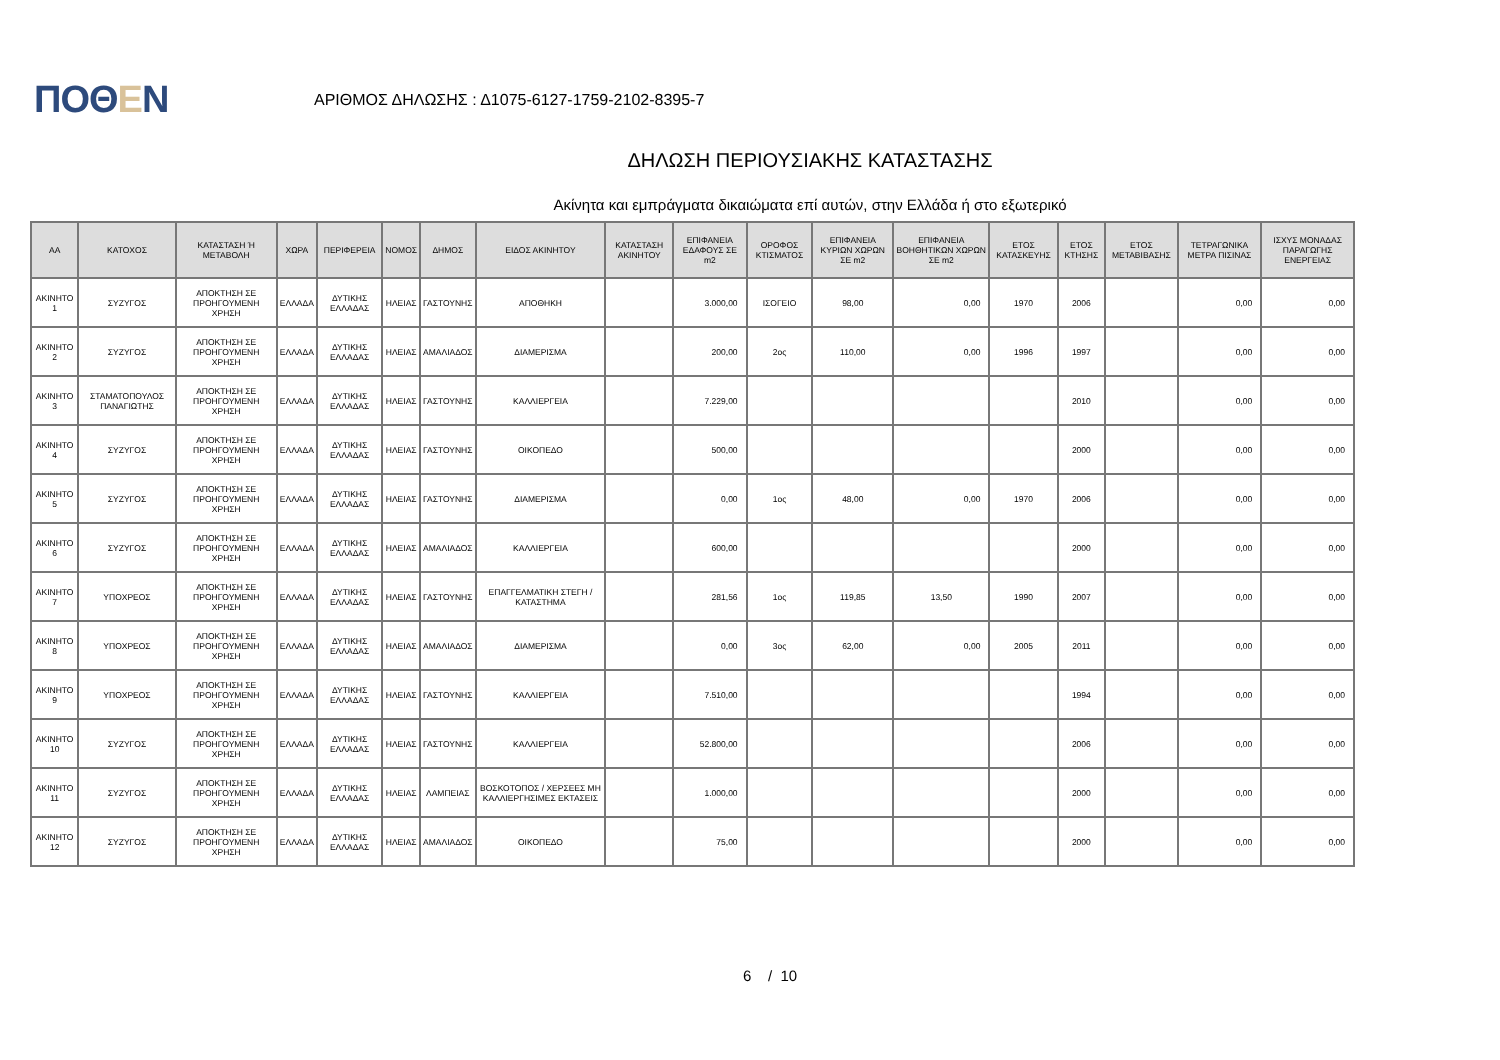ΠΟΘΕΝ
ΑΡΙΘΜΟΣ ΔΗΛΩΣΗΣ : Δ1075-6127-1759-2102-8395-7
ΔΗΛΩΣΗ ΠΕΡΙΟΥΣΙΑΚΗΣ ΚΑΤΑΣΤΑΣΗΣ
Ακίνητα και εμπράγματα δικαιώματα επί αυτών, στην Ελλάδα ή στο εξωτερικό
| ΑΑ | ΚΑΤΟΧΟΣ | ΚΑΤΑΣΤΑΣΗ Ή ΜΕΤΑΒΟΛΗ | ΧΩΡΑ | ΠΕΡΙΦΕΡΕΙΑ | ΝΟΜΟΣ | ΔΗΜΟΣ | ΕΙΔΟΣ ΑΚΙΝΗΤΟΥ | ΚΑΤΑΣΤΑΣΗ ΑΚΙΝΗΤΟΥ | ΕΠΙΦΑΝΕΙΑ ΕΔΑΦΟΥΣ ΣΕ m2 | ΟΡΟΦΟΣ ΚΤΙΣΜΑΤΟΣ | ΕΠΙΦΑΝΕΙΑ ΚΥΡΙΩΝ ΧΩΡΩΝ ΣΕ m2 | ΕΠΙΦΑΝΕΙΑ ΒΟΗΘΗΤΙΚΩΝ ΧΩΡΩΝ ΣΕ m2 | ΕΤΟΣ ΚΑΤΑΣΚΕΥΗΣ | ΕΤΟΣ ΚΤΗΣΗΣ | ΕΤΟΣ ΜΕΤΑΒΙΒΑΣΗΣ | ΤΕΤΡΑΓΩΝΙΚΑ ΜΕΤΡΑ ΠΙΣΙΝΑΣ | ΙΣΧΥΣ ΜΟΝΑΔΑΣ ΠΑΡΑΓΩΓΗΣ ΕΝΕΡΓΕΙΑΣ |
| --- | --- | --- | --- | --- | --- | --- | --- | --- | --- | --- | --- | --- | --- | --- | --- | --- | --- |
| ΑΚΙΝΗΤΟ 1 | ΣΥΖΥΓΟΣ | ΑΠΟΚΤΗΣΗ ΣΕ ΠΡΟΗΓΟΥΜΕΝΗ ΧΡΗΣΗ | ΕΛΛΑΔΑ | ΔΥΤΙΚΗΣ ΕΛΛΑΔΑΣ | ΗΛΕΙΑΣ | ΓΑΣΤΟΥΝΗΣ | ΑΠΟΘΗΚΗ | | 3.000,00 | ΙΣΟΓΕΙΟ | 98,00 | 0,00 | 1970 | 2006 | | 0,00 | 0,00 |
| ΑΚΙΝΗΤΟ 2 | ΣΥΖΥΓΟΣ | ΑΠΟΚΤΗΣΗ ΣΕ ΠΡΟΗΓΟΥΜΕΝΗ ΧΡΗΣΗ | ΕΛΛΑΔΑ | ΔΥΤΙΚΗΣ ΕΛΛΑΔΑΣ | ΗΛΕΙΑΣ | ΑΜΑΛΙΑΔΟΣ | ΔΙΑΜΕΡΙΣΜΑ | | 200,00 | 2ος | 110,00 | 0,00 | 1996 | 1997 | | 0,00 | 0,00 |
| ΑΚΙΝΗΤΟ 3 | ΣΤΑΜΑΤΟΠΟΥΛΟΣ ΠΑΝΑΓΙΩΤΗΣ | ΑΠΟΚΤΗΣΗ ΣΕ ΠΡΟΗΓΟΥΜΕΝΗ ΧΡΗΣΗ | ΕΛΛΑΔΑ | ΔΥΤΙΚΗΣ ΕΛΛΑΔΑΣ | ΗΛΕΙΑΣ | ΓΑΣΤΟΥΝΗΣ | ΚΑΛΛΙΕΡΓΕΙΑ | | 7.229,00 | | | | | 2010 | | 0,00 | 0,00 |
| ΑΚΙΝΗΤΟ 4 | ΣΥΖΥΓΟΣ | ΑΠΟΚΤΗΣΗ ΣΕ ΠΡΟΗΓΟΥΜΕΝΗ ΧΡΗΣΗ | ΕΛΛΑΔΑ | ΔΥΤΙΚΗΣ ΕΛΛΑΔΑΣ | ΗΛΕΙΑΣ | ΓΑΣΤΟΥΝΗΣ | ΟΙΚΟΠΕΔΟ | | 500,00 | | | | | 2000 | | 0,00 | 0,00 |
| ΑΚΙΝΗΤΟ 5 | ΣΥΖΥΓΟΣ | ΑΠΟΚΤΗΣΗ ΣΕ ΠΡΟΗΓΟΥΜΕΝΗ ΧΡΗΣΗ | ΕΛΛΑΔΑ | ΔΥΤΙΚΗΣ ΕΛΛΑΔΑΣ | ΗΛΕΙΑΣ | ΓΑΣΤΟΥΝΗΣ | ΔΙΑΜΕΡΙΣΜΑ | | 0,00 | 1ος | 48,00 | 0,00 | 1970 | 2006 | | 0,00 | 0,00 |
| ΑΚΙΝΗΤΟ 6 | ΣΥΖΥΓΟΣ | ΑΠΟΚΤΗΣΗ ΣΕ ΠΡΟΗΓΟΥΜΕΝΗ ΧΡΗΣΗ | ΕΛΛΑΔΑ | ΔΥΤΙΚΗΣ ΕΛΛΑΔΑΣ | ΗΛΕΙΑΣ | ΑΜΑΛΙΑΔΟΣ | ΚΑΛΛΙΕΡΓΕΙΑ | | 600,00 | | | | | 2000 | | 0,00 | 0,00 |
| ΑΚΙΝΗΤΟ 7 | ΥΠΟΧΡΕΟΣ | ΑΠΟΚΤΗΣΗ ΣΕ ΠΡΟΗΓΟΥΜΕΝΗ ΧΡΗΣΗ | ΕΛΛΑΔΑ | ΔΥΤΙΚΗΣ ΕΛΛΑΔΑΣ | ΗΛΕΙΑΣ | ΓΑΣΤΟΥΝΗΣ | ΕΠΑΓΓΕΛΜΑΤΙΚΗ ΣΤΕΓΗ / ΚΑΤΑΣΤΗΜΑ | | 281,56 | 1ος | 119,85 | 13,50 | 1990 | 2007 | | 0,00 | 0,00 |
| ΑΚΙΝΗΤΟ 8 | ΥΠΟΧΡΕΟΣ | ΑΠΟΚΤΗΣΗ ΣΕ ΠΡΟΗΓΟΥΜΕΝΗ ΧΡΗΣΗ | ΕΛΛΑΔΑ | ΔΥΤΙΚΗΣ ΕΛΛΑΔΑΣ | ΗΛΕΙΑΣ | ΑΜΑΛΙΑΔΟΣ | ΔΙΑΜΕΡΙΣΜΑ | | 0,00 | 3ος | 62,00 | 0,00 | 2005 | 2011 | | 0,00 | 0,00 |
| ΑΚΙΝΗΤΟ 9 | ΥΠΟΧΡΕΟΣ | ΑΠΟΚΤΗΣΗ ΣΕ ΠΡΟΗΓΟΥΜΕΝΗ ΧΡΗΣΗ | ΕΛΛΑΔΑ | ΔΥΤΙΚΗΣ ΕΛΛΑΔΑΣ | ΗΛΕΙΑΣ | ΓΑΣΤΟΥΝΗΣ | ΚΑΛΛΙΕΡΓΕΙΑ | | 7.510,00 | | | | | 1994 | | 0,00 | 0,00 |
| ΑΚΙΝΗΤΟ 10 | ΣΥΖΥΓΟΣ | ΑΠΟΚΤΗΣΗ ΣΕ ΠΡΟΗΓΟΥΜΕΝΗ ΧΡΗΣΗ | ΕΛΛΑΔΑ | ΔΥΤΙΚΗΣ ΕΛΛΑΔΑΣ | ΗΛΕΙΑΣ | ΓΑΣΤΟΥΝΗΣ | ΚΑΛΛΙΕΡΓΕΙΑ | | 52.800,00 | | | | | 2006 | | 0,00 | 0,00 |
| ΑΚΙΝΗΤΟ 11 | ΣΥΖΥΓΟΣ | ΑΠΟΚΤΗΣΗ ΣΕ ΠΡΟΗΓΟΥΜΕΝΗ ΧΡΗΣΗ | ΕΛΛΑΔΑ | ΔΥΤΙΚΗΣ ΕΛΛΑΔΑΣ | ΗΛΕΙΑΣ | ΛΑΜΠΕΙΑΣ | ΒΟΣΚΟΤΟΠΟΣ / ΧΕΡΣΕΕΣ ΜΗ ΚΑΛΛΙΕΡΓΗΣΙΜΕΣ ΕΚΤΑΣΕΙΣ | | 1.000,00 | | | | | 2000 | | 0,00 | 0,00 |
| ΑΚΙΝΗΤΟ 12 | ΣΥΖΥΓΟΣ | ΑΠΟΚΤΗΣΗ ΣΕ ΠΡΟΗΓΟΥΜΕΝΗ ΧΡΗΣΗ | ΕΛΛΑΔΑ | ΔΥΤΙΚΗΣ ΕΛΛΑΔΑΣ | ΗΛΕΙΑΣ | ΑΜΑΛΙΑΔΟΣ | ΟΙΚΟΠΕΔΟ | | 75,00 | | | | | 2000 | | 0,00 | 0,00 |
6 / 10